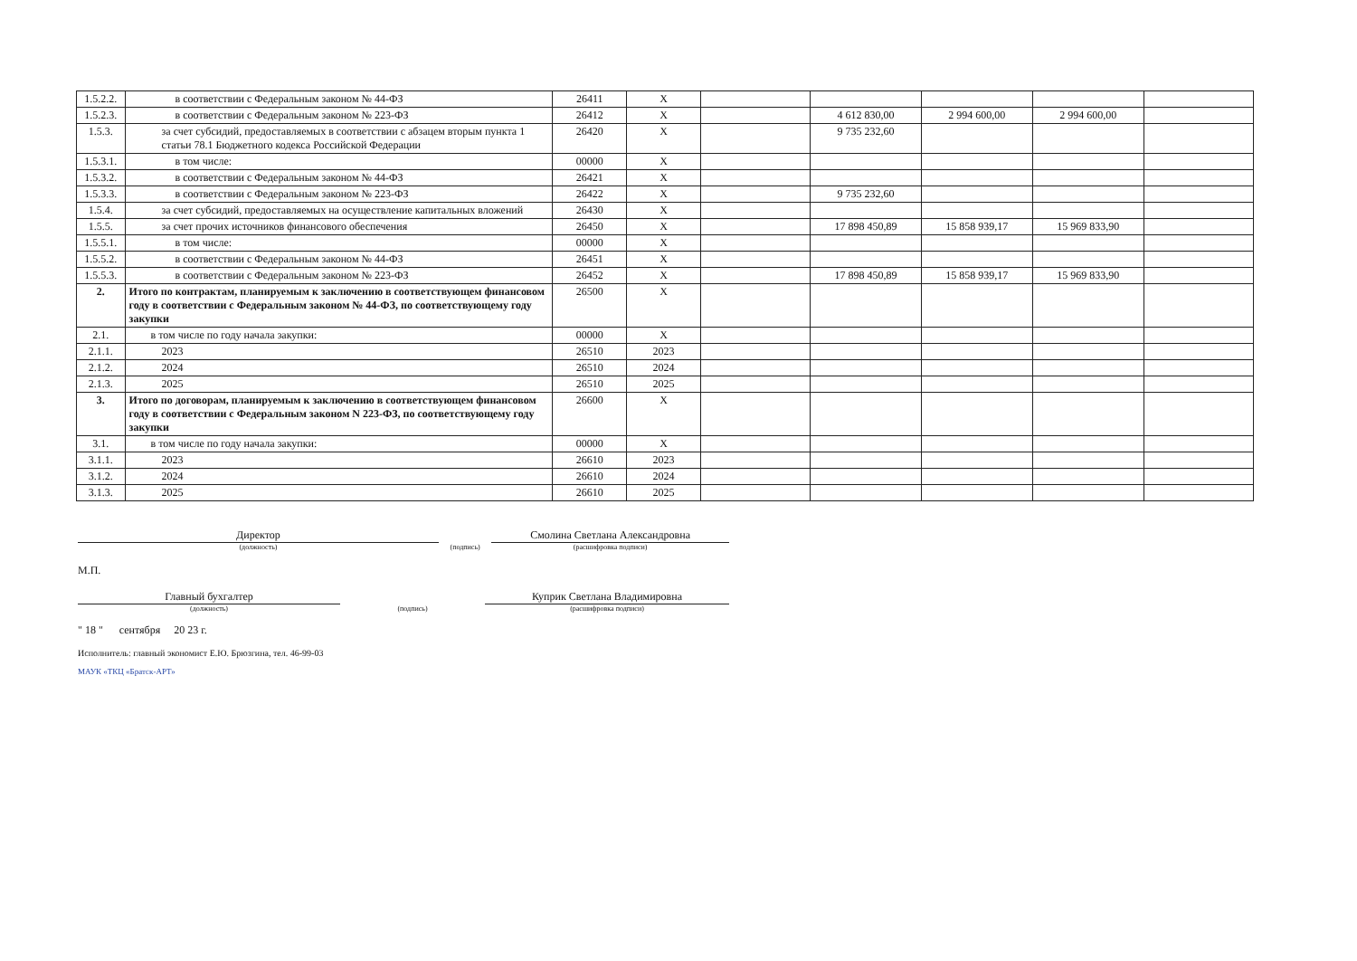| 1.5.2.2. | в соответствии с Федеральным законом № 44-ФЗ | 26411 | X | | | | | |
| 1.5.2.3. | в соответствии с Федеральным законом № 223-ФЗ | 26412 | X | | 4 612 830,00 | 2 994 600,00 | 2 994 600,00 | |
| 1.5.3. | за счет субсидий, предоставляемых в соответствии с абзацем вторым пункта 1 статьи 78.1 Бюджетного кодекса Российской Федерации | 26420 | X | | 9 735 232,60 | | | |
| 1.5.3.1. | в том числе: | 00000 | X | | | | | |
| 1.5.3.2. | в соответствии с Федеральным законом № 44-ФЗ | 26421 | X | | | | | |
| 1.5.3.3. | в соответствии с Федеральным законом № 223-ФЗ | 26422 | X | | 9 735 232,60 | | | |
| 1.5.4. | за счет субсидий, предоставляемых на осуществление капитальных вложений | 26430 | X | | | | | |
| 1.5.5. | за счет прочих источников финансового обеспечения | 26450 | X | | 17 898 450,89 | 15 858 939,17 | 15 969 833,90 | |
| 1.5.5.1. | в том числе: | 00000 | X | | | | | |
| 1.5.5.2. | в соответствии с Федеральным законом № 44-ФЗ | 26451 | X | | | | | |
| 1.5.5.3. | в соответствии с Федеральным законом № 223-ФЗ | 26452 | X | | 17 898 450,89 | 15 858 939,17 | 15 969 833,90 | |
| 2. | Итого по контрактам, планируемым к заключению в соответствующем финансовом году в соответствии с Федеральным законом № 44-ФЗ, по соответствующему году закупки | 26500 | X | | | | | |
| 2.1. | в том числе по году начала закупки: | 00000 | X | | | | | |
| 2.1.1. | 2023 | 26510 | 2023 | | | | | |
| 2.1.2. | 2024 | 26510 | 2024 | | | | | |
| 2.1.3. | 2025 | 26510 | 2025 | | | | | |
| 3. | Итого по договорам, планируемым к заключению в соответствующем финансовом году в соответствии с Федеральным законом N 223-ФЗ, по соответствующему году закупки | 26600 | X | | | | | |
| 3.1. | в том числе по году начала закупки: | 00000 | X | | | | | |
| 3.1.1. | 2023 | 26610 | 2023 | | | | | |
| 3.1.2. | 2024 | 26610 | 2024 | | | | | |
| 3.1.3. | 2025 | 26610 | 2025 | | | | | |
Директор
(должность)
(подпись)
Смолина Светлана Александровна
(расшифровка подписи)
М.П.
Главный бухгалтер
(должность)
(подпись)
Куприк Светлана Владимировна
(расшифровка подписи)
" 18 " сентября 20 23 г.
Исполнитель: главный экономист Е.Ю. Брюзгина, тел. 46-99-03
МАУК «ТКЦ «Братск-АРТ»